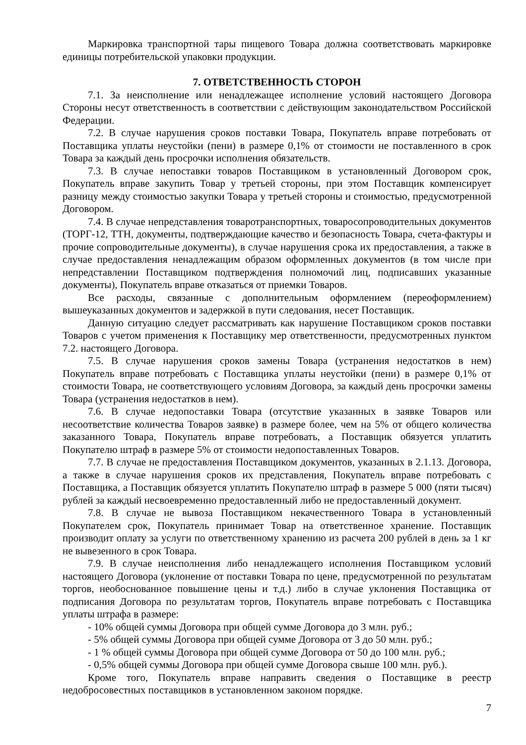Маркировка транспортной тары пищевого Товара должна соответствовать маркировке единицы потребительской упаковки продукции.
7. ОТВЕТСТВЕННОСТЬ СТОРОН
7.1. За неисполнение или ненадлежащее исполнение условий настоящего Договора Стороны несут ответственность в соответствии с действующим законодательством Российской Федерации.
7.2. В случае нарушения сроков поставки Товара, Покупатель вправе потребовать от Поставщика уплаты неустойки (пени) в размере 0,1% от стоимости не поставленного в срок Товара за каждый день просрочки исполнения обязательств.
7.3. В случае непоставки товаров Поставщиком в установленный Договором срок, Покупатель вправе закупить Товар у третьей стороны, при этом Поставщик компенсирует разницу между стоимостью закупки Товара у третьей стороны и стоимостью, предусмотренной Договором.
7.4. В случае непредставления товаротранспортных, товаросопроводительных документов (ТОРГ-12, ТТН, документы, подтверждающие качество и безопасность Товара, счета-фактуры и прочие сопроводительные документы), в случае нарушения срока их предоставления, а также в случае предоставления ненадлежащим образом оформленных документов (в том числе при непредставлении Поставщиком подтверждения полномочий лиц, подписавших указанные документы), Покупатель вправе отказаться от приемки Товаров.
Все расходы, связанные с дополнительным оформлением (переоформлением) вышеуказанных документов и задержкой в пути следования, несет Поставщик.
Данную ситуацию следует рассматривать как нарушение Поставщиком сроков поставки Товаров с учетом применения к Поставщику мер ответственности, предусмотренных пунктом 7.2. настоящего Договора.
7.5. В случае нарушения сроков замены Товара (устранения недостатков в нем) Покупатель вправе потребовать с Поставщика уплаты неустойки (пени) в размере 0,1% от стоимости Товара, не соответствующего условиям Договора, за каждый день просрочки замены Товара (устранения недостатков в нем).
7.6. В случае недопоставки Товара (отсутствие указанных в заявке Товаров или несоответствие количества Товаров заявке) в размере более, чем на 5% от общего количества заказанного Товара, Покупатель вправе потребовать, а Поставщик обязуется уплатить Покупателю штраф в размере 5% от стоимости недопоставленных Товаров.
7.7. В случае не предоставления Поставщиком документов, указанных в 2.1.13. Договора, а также в случае нарушения сроков их представления, Покупатель вправе потребовать с Поставщика, а Поставщик обязуется уплатить Покупателю штраф в размере 5 000 (пяти тысяч) рублей за каждый несвоевременно предоставленный либо не предоставленный документ.
7.8. В случае не вывоза Поставщиком некачественного Товара в установленный Покупателем срок, Покупатель принимает Товар на ответственное хранение. Поставщик производит оплату за услуги по ответственному хранению из расчета 200 рублей в день за 1 кг не вывезенного в срок Товара.
7.9. В случае неисполнения либо ненадлежащего исполнения Поставщиком условий настоящего Договора (уклонение от поставки Товара по цене, предусмотренной по результатам торгов, необоснованное повышение цены и т.д.) либо в случае уклонения Поставщика от подписания Договора по результатам торгов, Покупатель вправе потребовать с Поставщика уплаты штрафа в размере:
- 10% общей суммы Договора при общей сумме Договора до 3 млн. руб.;
- 5% общей суммы Договора при общей сумме Договора от 3 до 50 млн. руб.;
- 1 % общей суммы Договора при общей сумме Договора от 50 до 100 млн. руб.;
- 0,5% общей суммы Договора при общей сумме Договора свыше 100 млн. руб.).
Кроме того, Покупатель вправе направить сведения о Поставщике в реестр недобросовестных поставщиков в установленном законом порядке.
7